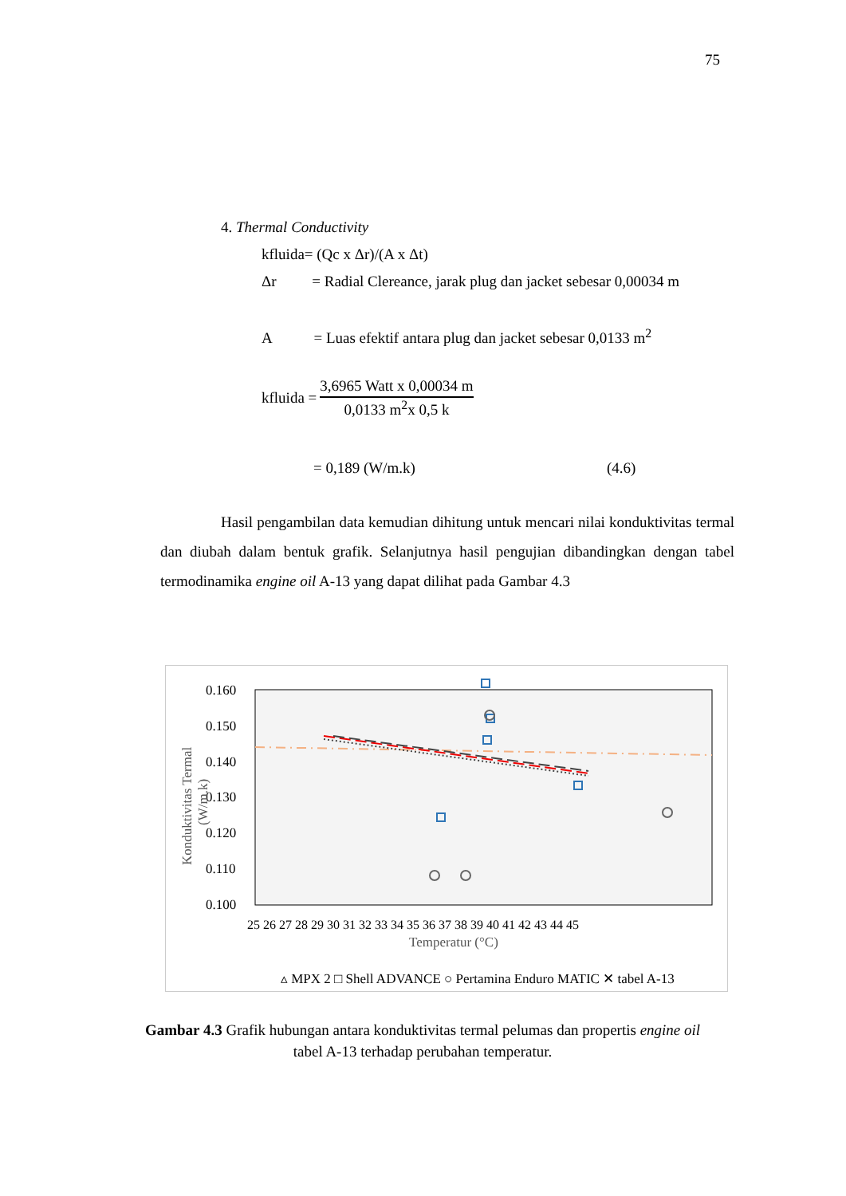75
4. Thermal Conductivity
kfluida= (Qc x Δr)/(A x Δt)
Δr = Radial Clereance, jarak plug dan jacket sebesar 0,00034 m
A = Luas efektif antara plug dan jacket sebesar 0,0133 m<sup>2</sup>
kfluida =
3,6965 Watt x 0,00034 m
0,0133 m<sup>2</sup>x 0,5 k
= 0,189 (W/m.k) (4.6)
Hasil pengambilan data kemudian dihitung untuk mencari nilai konduktivitas termal dan diubah dalam bentuk grafik. Selanjutnya hasil pengujian dibandingkan dengan tabel termodinamika engine oil A-13 yang dapat dilihat pada Gambar 4.3
0.160
0.150
0.140
0.130
0.120
0.110
0.100
25 26 27 28 29 30 31 32 33 34 35 36 37 38 39 40 41 42 43 44 45
Temperatur (°C)
Konduktivitas Termal
(W/m.k)
▵ MPX 2 □ Shell ADVANCE ○ Pertamina Enduro MATIC ✕ tabel A-13
Gambar 4.3 Grafik hubungan antara konduktivitas termal pelumas dan propertis engine oil tabel A-13 terhadap perubahan temperatur.